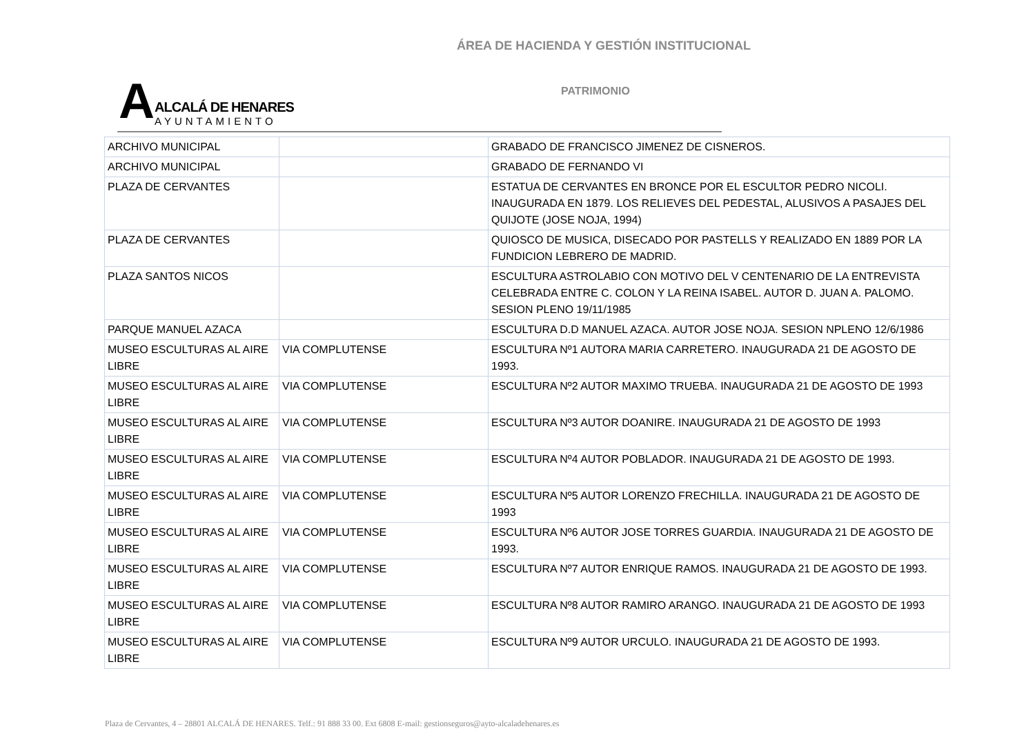ÁREA DE HACIENDA Y GESTIÓN INSTITUCIONAL
A
ALCALÁ DE HENARES
AYUNTAMIENTO
PATRIMONIO
| ARCHIVO MUNICIPAL | | GRABADO DE FRANCISCO JIMENEZ DE CISNEROS. |
| ARCHIVO MUNICIPAL | | GRABADO DE FERNANDO VI |
| PLAZA DE CERVANTES | | ESTATUA DE CERVANTES EN BRONCE POR EL ESCULTOR PEDRO NICOLI. INAUGURADA EN 1879. LOS RELIEVES DEL PEDESTAL, ALUSIVOS A PASAJES DEL QUIJOTE (JOSE NOJA, 1994) |
| PLAZA DE CERVANTES | | QUIOSCO DE MUSICA, DISECADO POR PASTELLS Y REALIZADO EN 1889 POR LA FUNDICION LEBRERO DE MADRID. |
| PLAZA SANTOS NICOS | | ESCULTURA ASTROLABIO CON MOTIVO DEL V CENTENARIO DE LA ENTREVISTA CELEBRADA ENTRE C. COLON Y LA REINA ISABEL. AUTOR D. JUAN A. PALOMO. SESION PLENO 19/11/1985 |
| PARQUE MANUEL AZACA | | ESCULTURA D.D MANUEL AZACA. AUTOR JOSE NOJA. SESION NPLENO 12/6/1986 |
| MUSEO ESCULTURAS AL AIRE LIBRE | VIA COMPLUTENSE | ESCULTURA Nº1 AUTORA MARIA CARRETERO. INAUGURADA 21 DE AGOSTO DE 1993. |
| MUSEO ESCULTURAS AL AIRE LIBRE | VIA COMPLUTENSE | ESCULTURA Nº2 AUTOR MAXIMO TRUEBA. INAUGURADA 21 DE AGOSTO DE 1993 |
| MUSEO ESCULTURAS AL AIRE LIBRE | VIA COMPLUTENSE | ESCULTURA Nº3 AUTOR DOANIRE. INAUGURADA 21 DE AGOSTO DE 1993 |
| MUSEO ESCULTURAS AL AIRE LIBRE | VIA COMPLUTENSE | ESCULTURA Nº4 AUTOR POBLADOR. INAUGURADA 21 DE AGOSTO DE 1993. |
| MUSEO ESCULTURAS AL AIRE LIBRE | VIA COMPLUTENSE | ESCULTURA Nº5 AUTOR LORENZO FRECHILLA. INAUGURADA 21 DE AGOSTO DE 1993 |
| MUSEO ESCULTURAS AL AIRE LIBRE | VIA COMPLUTENSE | ESCULTURA Nº6 AUTOR JOSE TORRES GUARDIA. INAUGURADA 21 DE AGOSTO DE 1993. |
| MUSEO ESCULTURAS AL AIRE LIBRE | VIA COMPLUTENSE | ESCULTURA Nº7 AUTOR ENRIQUE RAMOS. INAUGURADA 21 DE AGOSTO DE 1993. |
| MUSEO ESCULTURAS AL AIRE LIBRE | VIA COMPLUTENSE | ESCULTURA Nº8 AUTOR RAMIRO ARANGO. INAUGURADA 21 DE AGOSTO DE 1993 |
| MUSEO ESCULTURAS AL AIRE LIBRE | VIA COMPLUTENSE | ESCULTURA Nº9 AUTOR URCULO. INAUGURADA 21 DE AGOSTO DE 1993. |
Plaza de Cervantes, 4 – 28801 ALCALÁ DE HENARES. Telf.: 91 888 33 00. Ext 6808 E-mail: gestionseguros@ayto-alcaladehenares.es